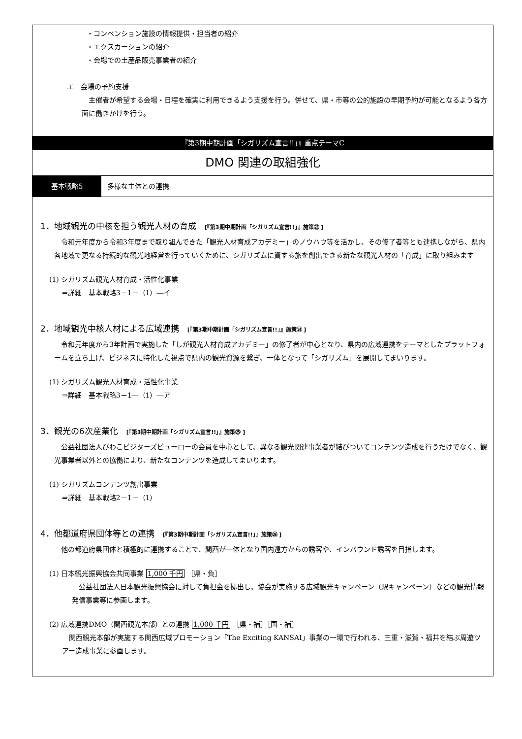・コンベンション施設の情報提供・担当者の紹介
・エクスカーションの紹介
・会場での土産品販売事業者の紹介
エ　会場の予約支援
主催者が希望する会場・日程を確実に利用できるよう支援を行う。併せて、県・市等の公的施設の早期予約が可能となるよう各方面に働きかけを行う。
『第3期中期計画「シガリズム宣言!!」』重点テーマC
DMO 関連の取組強化
基本戦略5 多様な主体との連携
1．地域観光の中核を担う観光人材の育成　[『第3期中期計画「シガリズム宣言!!」』施策㉓ ]
令和元年度から令和3年度まで取り組んできた「観光人材育成アカデミー」のノウハウ等を活かし、その修了者等とも連携しながら、県内各地域で更なる持続的な観光地経営を行っていくために、シガリズムに資する旅を創出できる新たな観光人材の「育成」に取り組みます
(1) シガリズム観光人材育成・活性化事業
⇒詳細　基本戦略3－1－（1）―イ
2．地域観光中核人材による広域連携　[『第3期中期計画「シガリズム宣言!!」』施策㉔ ]
令和元年度から3年計画で実施した「しが観光人材育成アカデミー」の修了者が中心となり、県内の広域連携をテーマとしたプラットフォームを立ち上げ、ビジネスに特化した視点で県内の観光資源を繋ぎ、一体となって「シガリズム」を展開してまいります。
(1) シガリズム観光人材育成・活性化事業
⇒詳細　基本戦略3－1―（1）―ア
3．観光の6次産業化　[『第3期中期計画「シガリズム宣言!!」』施策㉕ ]
公益社団法人びわこビジターズビューローの会員を中心として、異なる観光関連事業者が結びついてコンテンツ造成を行うだけでなく、観光事業者以外との協働により、新たなコンテンツを造成してまいります。
(1) シガリズムコンテンツ創出事業
⇒詳細　基本戦略2－1－（1）
4．他都道府県団体等との連携　[『第3期中期計画「シガリズム宣言!!」』施策㉖ ]
他の都道府県団体と積極的に連携することで、関西が一体となり国内遠方からの誘客や、インバウンド誘客を目指します。
(1) 日本観光振興協会共同事業 1,000 千円 ［県・負］
公益社団法人日本観光振興協会に対して負担金を拠出し、協会が実施する広域観光キャンペーン（駅キャンペーン）などの観光情報発信事業等に参画します。
(2) 広域連携DMO（関西観光本部）との連携 1,000 千円 ［県・補］［国・補］
関西観光本部が実施する関西広域プロモーション「The Exciting KANSAI」事業の一環で行われる、三重・滋賀・福井を結ぶ周遊ツアー造成事業に参画します。